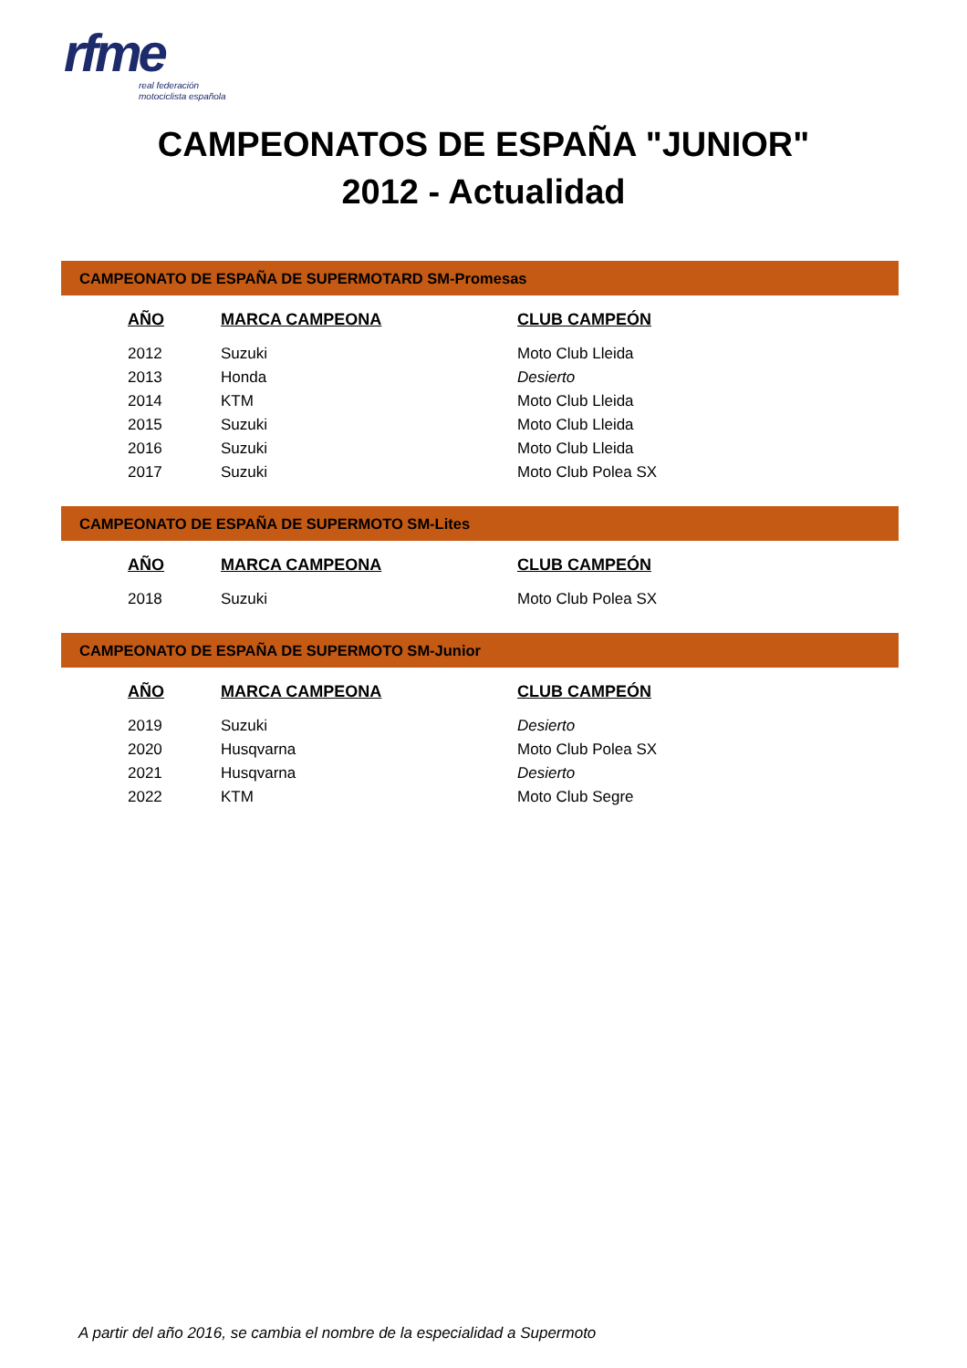rfme
real federación
motociclista española
CAMPEONATOS DE ESPAÑA "JUNIOR"
2012 - Actualidad
CAMPEONATO DE ESPAÑA DE SUPERMOTARD SM-Promesas
| AÑO | MARCA CAMPEONA | CLUB CAMPEÓN |
| --- | --- | --- |
| 2012 | Suzuki | Moto Club Lleida |
| 2013 | Honda | Desierto |
| 2014 | KTM | Moto Club Lleida |
| 2015 | Suzuki | Moto Club Lleida |
| 2016 | Suzuki | Moto Club Lleida |
| 2017 | Suzuki | Moto Club Polea SX |
CAMPEONATO DE ESPAÑA DE SUPERMOTO SM-Lites
| AÑO | MARCA CAMPEONA | CLUB CAMPEÓN |
| --- | --- | --- |
| 2018 | Suzuki | Moto Club Polea SX |
CAMPEONATO DE ESPAÑA DE SUPERMOTO SM-Junior
| AÑO | MARCA CAMPEONA | CLUB CAMPEÓN |
| --- | --- | --- |
| 2019 | Suzuki | Desierto |
| 2020 | Husqvarna | Moto Club Polea SX |
| 2021 | Husqvarna | Desierto |
| 2022 | KTM | Moto Club Segre |
A partir del año 2016, se cambia el nombre de la especialidad a Supermoto